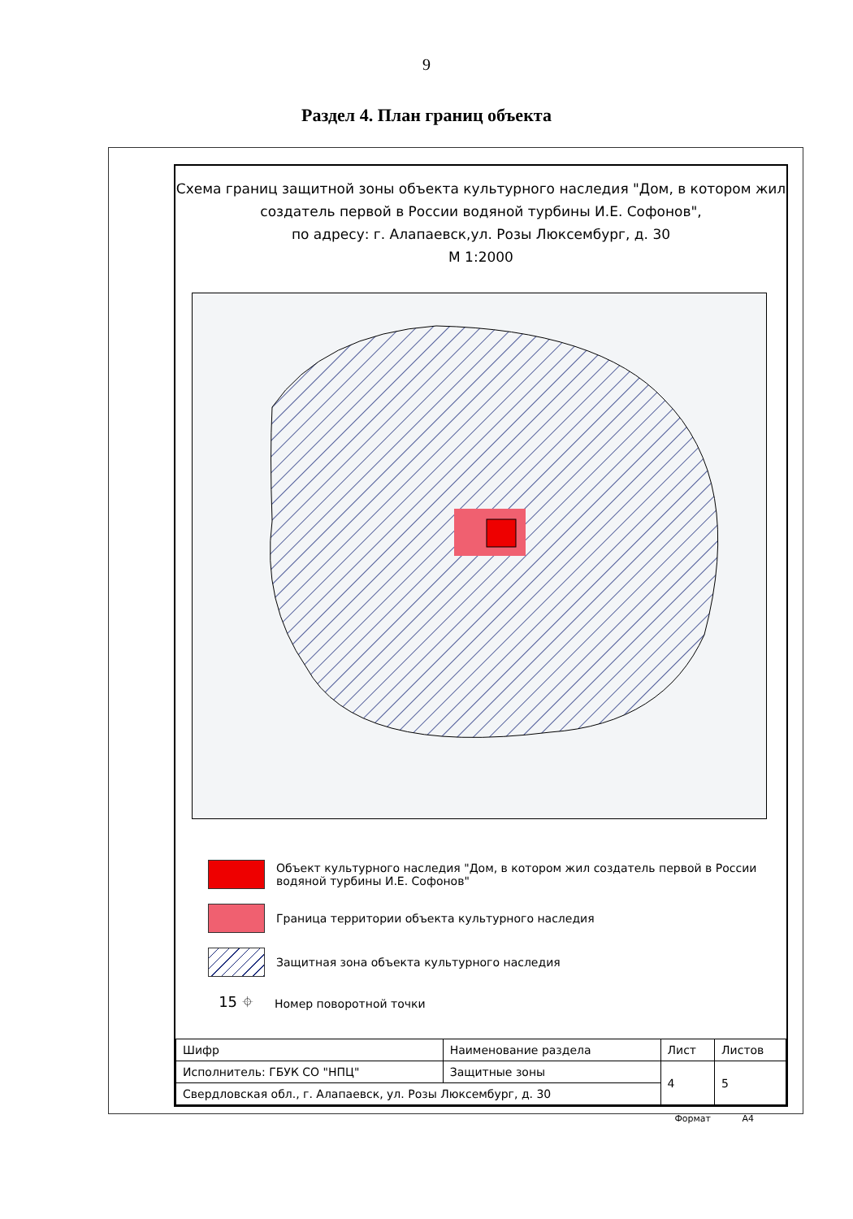9
Раздел 4. План границ объекта
Схема границ защитной зоны объекта культурного наследия "Дом, в котором жил создатель первой в России водяной турбины И.Е. Софонов",
по адресу: г. Алапаевск,ул. Розы Люксембург, д. 30
М 1:2000
Объект культурного наследия "Дом, в котором жил создатель первой в России водяной турбины И.Е. Софонов"
Граница территории объекта культурного наследия
Защитная зона объекта культурного наследия
15 ⌖
Номер поворотной точки
| Шифр | Наименование раздела | Лист | Листов |
| Исполнитель: ГБУК СО "НПЦ" | Защитные зоны | 4 | 5 |
| Свердловская обл., г. Алапаевск, ул. Розы Люксембург, д. 30 | | | |
Формат А4